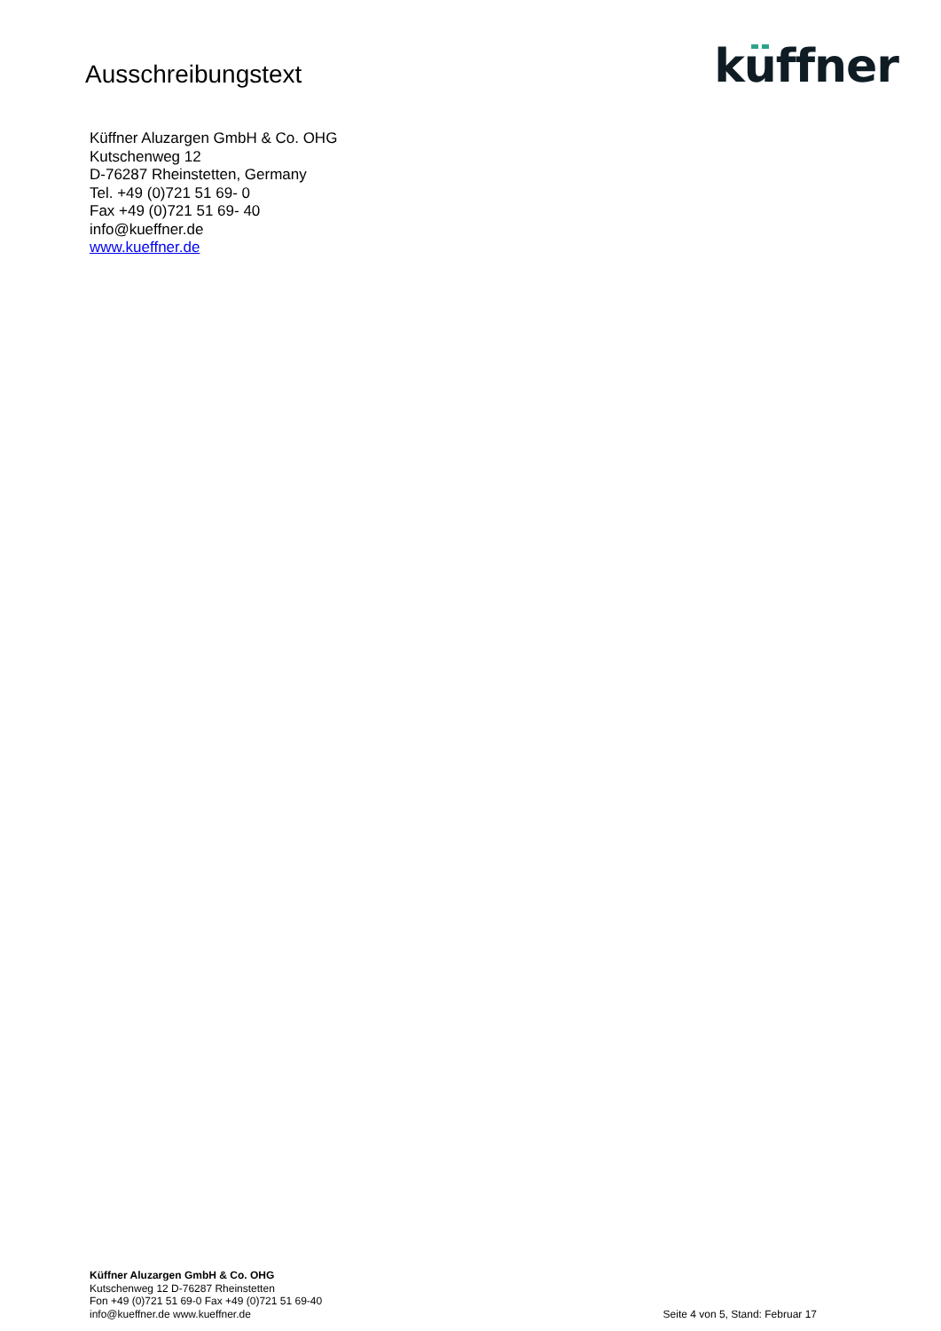Ausschreibungstext
kuffner
Küffner Aluzargen GmbH & Co. OHG
Kutschenweg 12
D-76287 Rheinstetten, Germany
Tel. +49 (0)721 51 69- 0
Fax +49 (0)721 51 69- 40
info@kueffner.de
www.kueffner.de
Küffner Aluzargen GmbH & Co. OHG
Kutschenweg 12 D-76287 Rheinstetten
Fon +49 (0)721 51 69-0 Fax +49 (0)721 51 69-40
info@kueffner.de www.kueffner.de
Seite 4 von 5, Stand: Februar 17